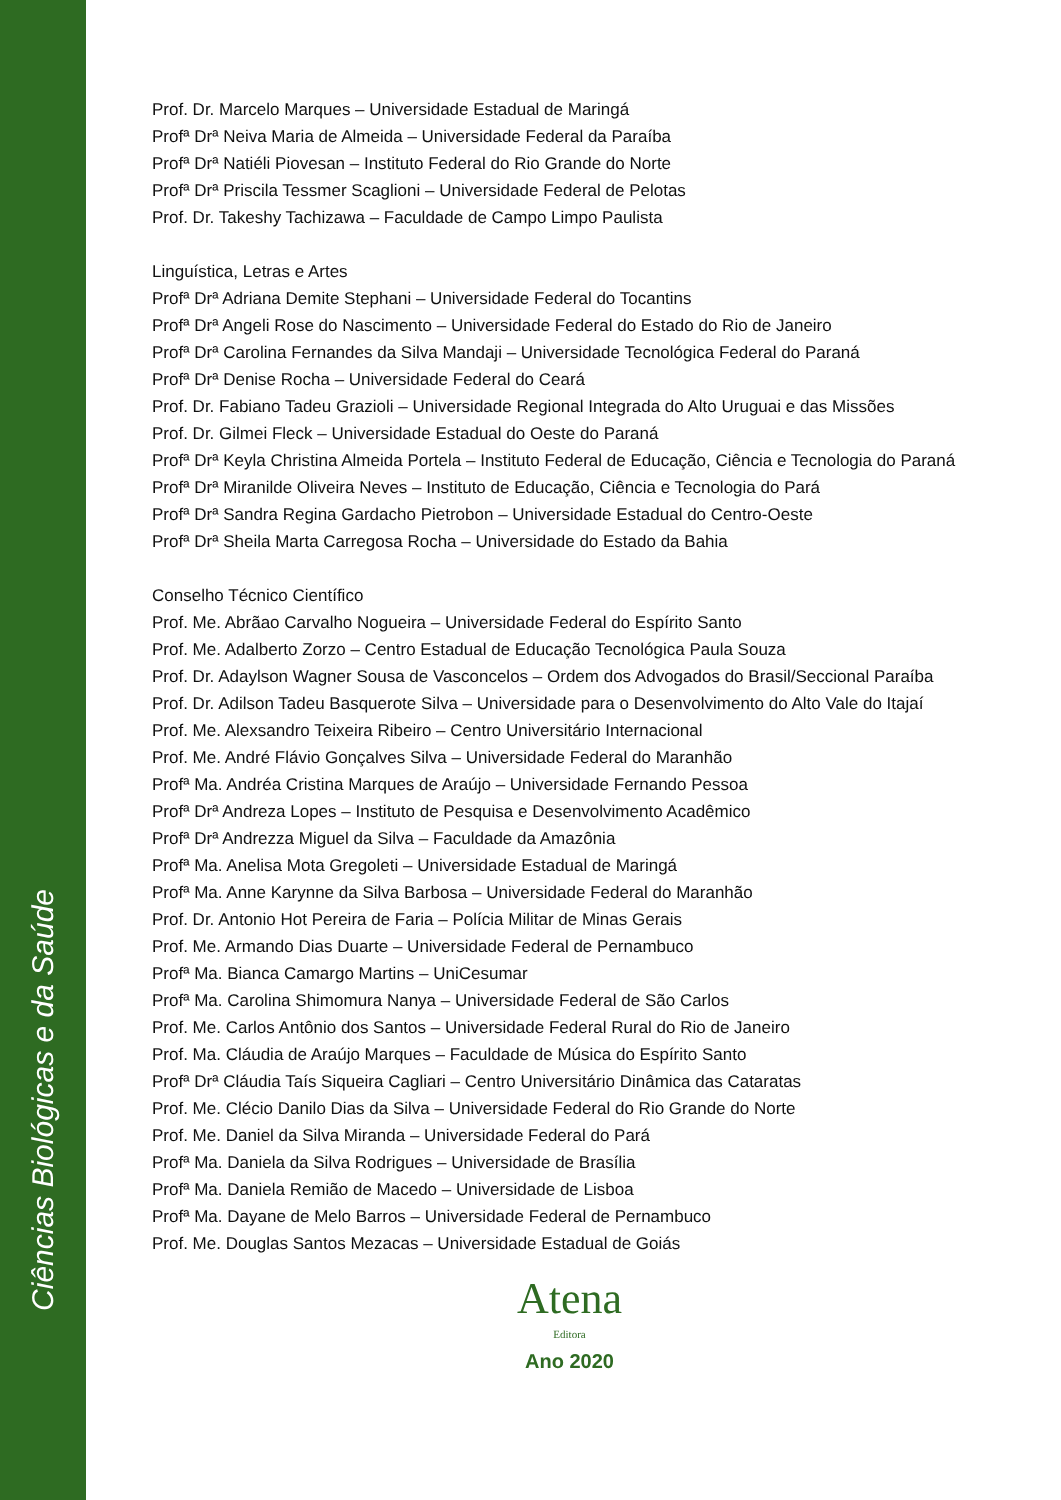Ciências Biológicas e da Saúde
Prof. Dr. Marcelo Marques – Universidade Estadual de Maringá
Profª Drª Neiva Maria de Almeida – Universidade Federal da Paraíba
Profª Drª Natiéli Piovesan – Instituto Federal do Rio Grande do Norte
Profª Drª Priscila Tessmer Scaglioni – Universidade Federal de Pelotas
Prof. Dr. Takeshy Tachizawa – Faculdade de Campo Limpo Paulista
Linguística, Letras e Artes
Profª Drª Adriana Demite Stephani – Universidade Federal do Tocantins
Profª Drª Angeli Rose do Nascimento – Universidade Federal do Estado do Rio de Janeiro
Profª Drª Carolina Fernandes da Silva Mandaji – Universidade Tecnológica Federal do Paraná
Profª Drª Denise Rocha – Universidade Federal do Ceará
Prof. Dr. Fabiano Tadeu Grazioli – Universidade Regional Integrada do Alto Uruguai e das Missões
Prof. Dr. Gilmei Fleck – Universidade Estadual do Oeste do Paraná
Profª Drª Keyla Christina Almeida Portela – Instituto Federal de Educação, Ciência e Tecnologia do Paraná
Profª Drª Miranilde Oliveira Neves – Instituto de Educação, Ciência e Tecnologia do Pará
Profª Drª Sandra Regina Gardacho Pietrobon – Universidade Estadual do Centro-Oeste
Profª Drª Sheila Marta Carregosa Rocha – Universidade do Estado da Bahia
Conselho Técnico Científico
Prof. Me. Abrãao Carvalho Nogueira – Universidade Federal do Espírito Santo
Prof. Me. Adalberto Zorzo – Centro Estadual de Educação Tecnológica Paula Souza
Prof. Dr. Adaylson Wagner Sousa de Vasconcelos – Ordem dos Advogados do Brasil/Seccional Paraíba
Prof. Dr. Adilson Tadeu Basquerote Silva – Universidade para o Desenvolvimento do Alto Vale do Itajaí
Prof. Me. Alexsandro Teixeira Ribeiro – Centro Universitário Internacional
Prof. Me. André Flávio Gonçalves Silva – Universidade Federal do Maranhão
Profª Ma. Andréa Cristina Marques de Araújo – Universidade Fernando Pessoa
Profª Drª Andreza Lopes – Instituto de Pesquisa e Desenvolvimento Acadêmico
Profª Drª Andrezza Miguel da Silva – Faculdade da Amazônia
Profª Ma. Anelisa Mota Gregoleti – Universidade Estadual de Maringá
Profª Ma. Anne Karynne da Silva Barbosa – Universidade Federal do Maranhão
Prof. Dr. Antonio Hot Pereira de Faria – Polícia Militar de Minas Gerais
Prof. Me. Armando Dias Duarte – Universidade Federal de Pernambuco
Profª Ma. Bianca Camargo Martins – UniCesumar
Profª Ma. Carolina Shimomura Nanya – Universidade Federal de São Carlos
Prof. Me. Carlos Antônio dos Santos – Universidade Federal Rural do Rio de Janeiro
Prof. Ma. Cláudia de Araújo Marques – Faculdade de Música do Espírito Santo
Profª Drª Cláudia Taís Siqueira Cagliari – Centro Universitário Dinâmica das Cataratas
Prof. Me. Clécio Danilo Dias da Silva – Universidade Federal do Rio Grande do Norte
Prof. Me. Daniel da Silva Miranda – Universidade Federal do Pará
Profª Ma. Daniela da Silva Rodrigues – Universidade de Brasília
Profª Ma. Daniela Remião de Macedo – Universidade de Lisboa
Profª Ma. Dayane de Melo Barros – Universidade Federal de Pernambuco
Prof. Me. Douglas Santos Mezacas – Universidade Estadual de Goiás
Atena
Editora
Ano 2020